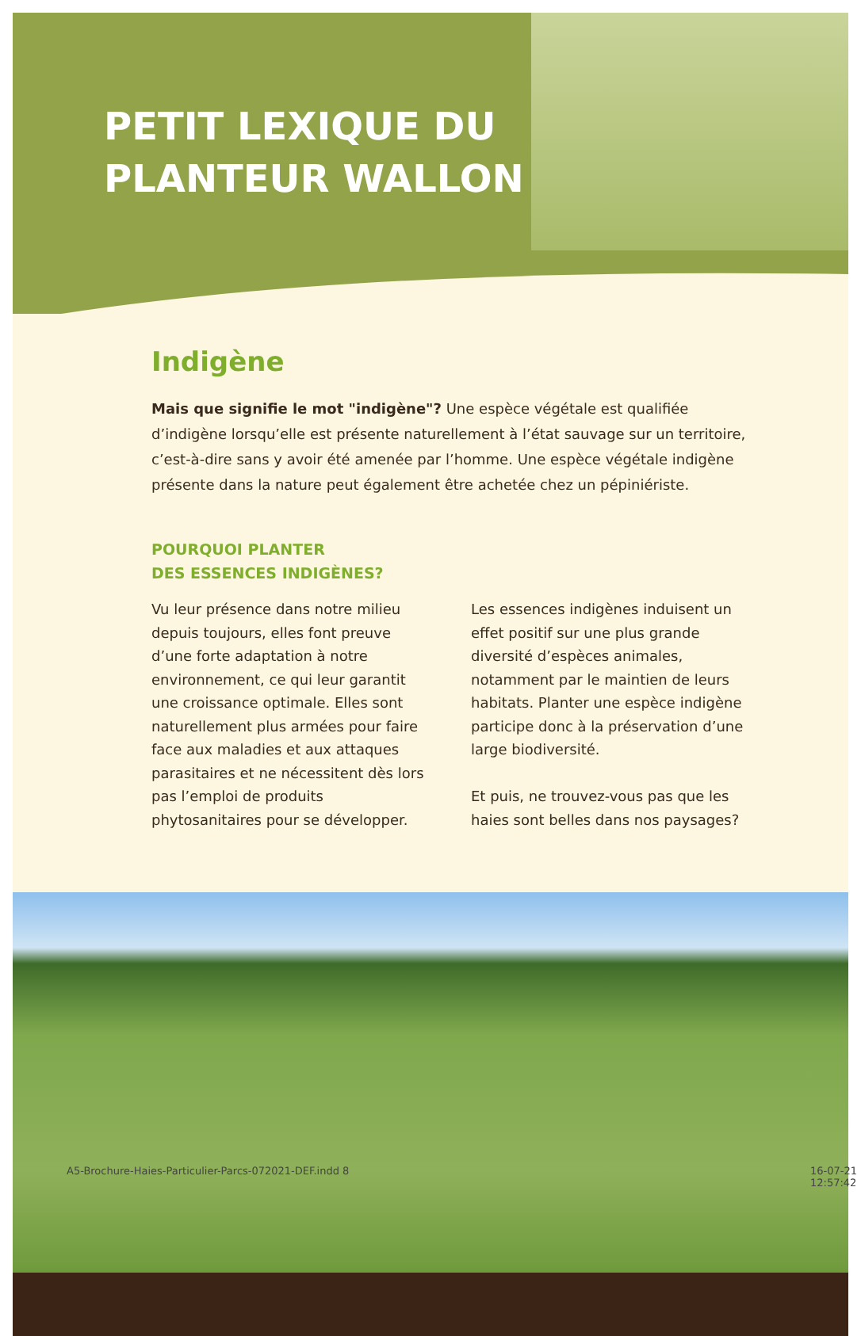PETIT LEXIQUE DU
PLANTEUR WALLON
Indigène
Mais que signifie le mot "indigène"? Une espèce végétale est qualifiée d’indigène lorsqu’elle est présente naturellement à l’état sauvage sur un territoire, c’est-à-dire sans y avoir été amenée par l’homme. Une espèce végétale indigène présente dans la nature peut également être achetée chez un pépiniériste.
POURQUOI PLANTER
DES ESSENCES INDIGÈNES?
Vu leur présence dans notre milieu depuis toujours, elles font preuve d’une forte adaptation à notre environnement, ce qui leur garantit une croissance optimale. Elles sont naturellement plus armées pour faire face aux maladies et aux attaques parasitaires et ne nécessitent dès lors pas l’emploi de produits phytosanitaires pour se développer.
Les essences indigènes induisent un effet positif sur une plus grande diversité d’espèces animales, notamment par le maintien de leurs habitats. Planter une espèce indigène participe donc à la préservation d’une large biodiversité.
Et puis, ne trouvez-vous pas que les haies sont belles dans nos paysages?
A5-Brochure-Haies-Particulier-Parcs-072021-DEF.indd 8
16-07-21 12:57:42